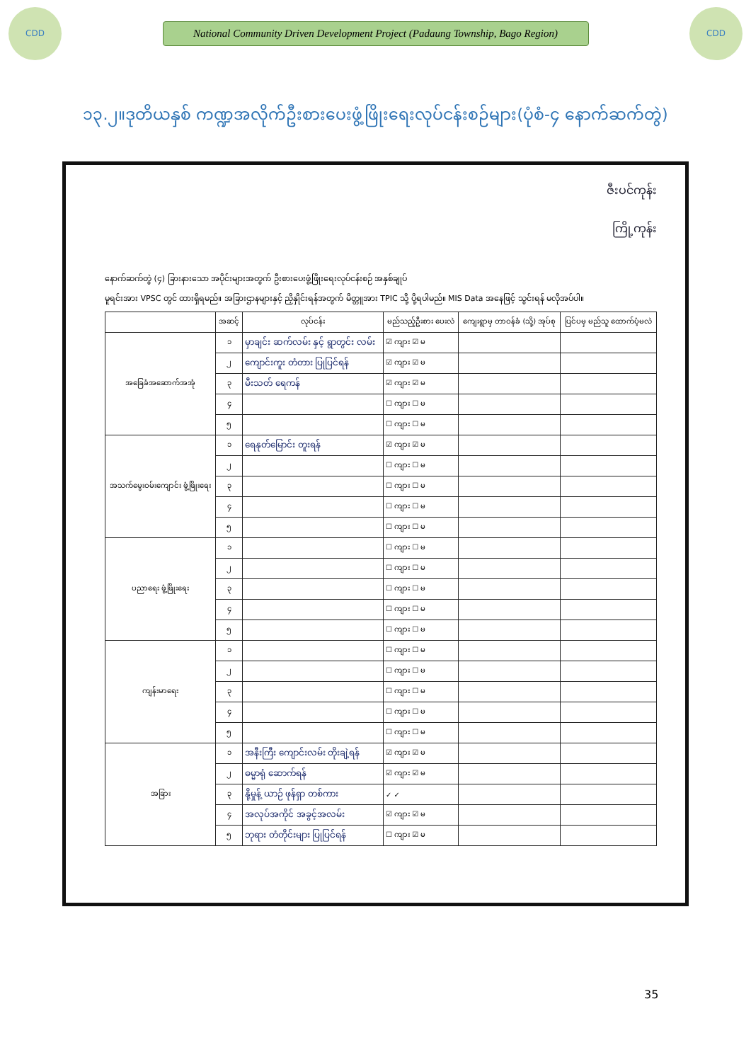CDD
National Community Driven Development Project (Padaung Township, Bago Region)
CDD
၁၃.၂။ဒုတိယနှစ် ကဏ္ဍအလိုက်ဦးစားပေးဖွံ့ဖြိုးရေးလုပ်ငန်းစဉ်များ(ပုံစံ-၄ နောက်ဆက်တွဲ)
ဇီးပင်ကုန်း
ကြို့ကုန်း
နောက်ဆက်တွဲ (၄) ခြားနားသော အပိုင်းများအတွက် ဦးစားပေးဖွံ့ဖြိုးရေးလုပ်ငန်းစဉ် အနှစ်ချုပ်
မူရင်းအား VPSC တွင် ထားရှိရမည်။ အခြားဌာနများနှင့် ညှိနှိုင်းရန်အတွက် မိတ္တူအား TPIC သို့ ပို့ရပါမည်။ MIS Data အနေဖြင့် သွင်းရန် မလိုအပ်ပါ။
| | အဆင့် | လုပ်ငန်း | မည်သည့်ဦးစား ပေးလဲ | ကျေးရွာမှ တာဝန်ခံ (သို့) အုပ်စု | ပြင်ပမှ မည်သူ ထောက်ပံ့မလဲ |
| --- | --- | --- | --- | --- | --- |
| အခြေခံအဆောက်အအုံ | ၁ | မှာချင်း ဆက်လမ်း နှင့် ရွာတွင်း လမ်း | ☑ ကျား ☑ မ | | |
| | ၂ | ကျောင်းကူး တံတား ပြုပြင်ရန် | ☑ ကျား ☑ မ | | |
| | ၃ | မီးသတ် ရေကန် | ☑ ကျား ☑ မ | | |
| | ၄ | | ☐ ကျား ☐ မ | | |
| | ၅ | | ☐ ကျား ☐ မ | | |
| အသက်မွေးဝမ်းကျောင်း ဖွံ့ဖြိုးရေး | ၁ | ရေနုတ်မြောင်း တူးရန် | ☑ ကျား ☑ မ | | |
| | ၂ | | ☐ ကျား ☐ မ | | |
| | ၃ | | ☐ ကျား ☐ မ | | |
| | ၄ | | ☐ ကျား ☐ မ | | |
| | ၅ | | ☐ ကျား ☐ မ | | |
| ပညာရေး ဖွံ့ဖြိုးရေး | ၁ | | ☐ ကျား ☐ မ | | |
| | ၂ | | ☐ ကျား ☐ မ | | |
| | ၃ | | ☐ ကျား ☐ မ | | |
| | ၄ | | ☐ ကျား ☐ မ | | |
| | ၅ | | ☐ ကျား ☐ မ | | |
| ကျန်းမာရေး | ၁ | | ☐ ကျား ☐ မ | | |
| | ၂ | | ☐ ကျား ☐ မ | | |
| | ၃ | | ☐ ကျား ☐ မ | | |
| | ၄ | | ☐ ကျား ☐ မ | | |
| | ၅ | | ☐ ကျား ☐ မ | | |
| အခြား | ၁ | အနီးကြီး ကျောင်းလမ်း တိုးချဲ့ရန် | ☑ ကျား ☑ မ | | |
| | ၂ | ဓမ္မာရုံ ဆောက်ရန် | ☑ ကျား ☑ မ | | |
| | ၃ | နို့မှုန့် ယာဉ် ဖုန်ရှာ တစ်ကား | ✓ ✓ | | |
| | ၄ | အလုပ်အကိုင် အခွင့်အလမ်း | ☑ ကျား ☑ မ | | |
| | ၅ | ဘုရား တံတိုင်းများ ပြုပြင်ရန် | ☐ ကျား ☑ မ | | |
35